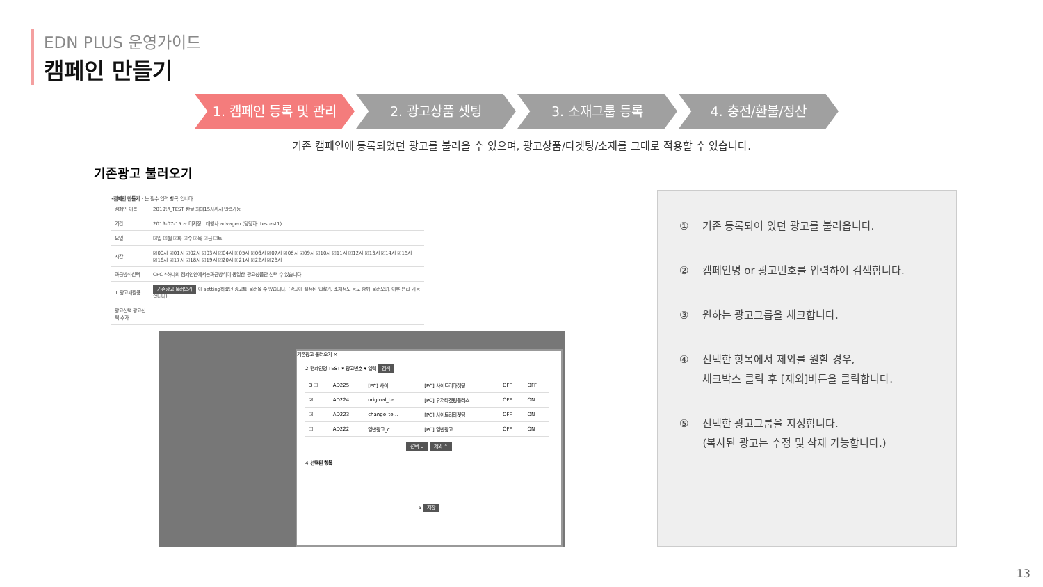EDN PLUS 운영가이드
캠페인 만들기
1. 캠페인 등록 및 관리 2. 광고상품 셋팅 3. 소재그룹 등록 4. 충전/환불/정산
기존 캠페인에 등록되었던 광고를 불러올 수 있으며, 광고상품/타겟팅/소재를 그대로 적용할 수 있습니다.
기존광고 불러오기
·캠페인 만들기 · 는 필수 입력 항목 입니다.
| 캠페인 이름 | 2019년_TEST 한글 최대15자까지 입력가능 |
| 기간 | 2019-07-15 ~ 미지정 대행사 advagen (담당자: testest1) |
| 요일 | ☑일 ☑월 ☑화 ☑수 ☑목 ☑금 ☑토 |
| 시간 | ☑00시 ☑01시 ☑02시 ☑03시 ☑04시 ☑05시 ☑06시 ☑07시 ☑08시 ☑09시 ☑10시 ☑11시 ☑12시 ☑13시 ☑14시 ☑15시 ☑16시 ☑17시 ☑18시 ☑19시 ☑20시 ☑21시 ☑22시 ☑23시 |
| 과금방식선택 | CPC *하나의 캠페인안에서는과금방식이 동일한 광고상품만 선택 수 있습니다. |
| 1 광고재활용 | 기존광고 불러오기 에 setting하셨던 광고를 불러올 수 있습니다. (광고에 설정된 입찰가, 소재정도 등도 함께 불러오며, 이후 편집 가능합니다) |
| 광고선택 광고선택 추가 | |
기존광고 불러오기 ×
2 캠페인명 TEST ▾ 광고번호 ▾ 입력 검색
| 3 ☐ | AD225 | [PC] 사이… | [PC] 사이트리타겟팅 | OFF | OFF |
| ☑ | AD224 | original_te… | [PC] 유저타겟팅플러스 | OFF | ON |
| ☑ | AD223 | change_te… | [PC] 사이트리타겟팅 | OFF | ON |
| ☐ | AD222 | 일반광고_c… | [PC] 일반광고 | OFF | ON |
선택 ⌄ 제외 ⌃
4 선택된 항목
5 저장
① 기존 등록되어 있던 광고를 불러옵니다.
② 캠페인명 or 광고번호를 입력하여 검색합니다.
③ 원하는 광고그룹을 체크합니다.
④ 선택한 항목에서 제외를 원할 경우,
체크박스 클릭 후 [제외]버튼을 클릭합니다.
⑤ 선택한 광고그룹을 지정합니다.
(복사된 광고는 수정 및 삭제 가능합니다.)
13